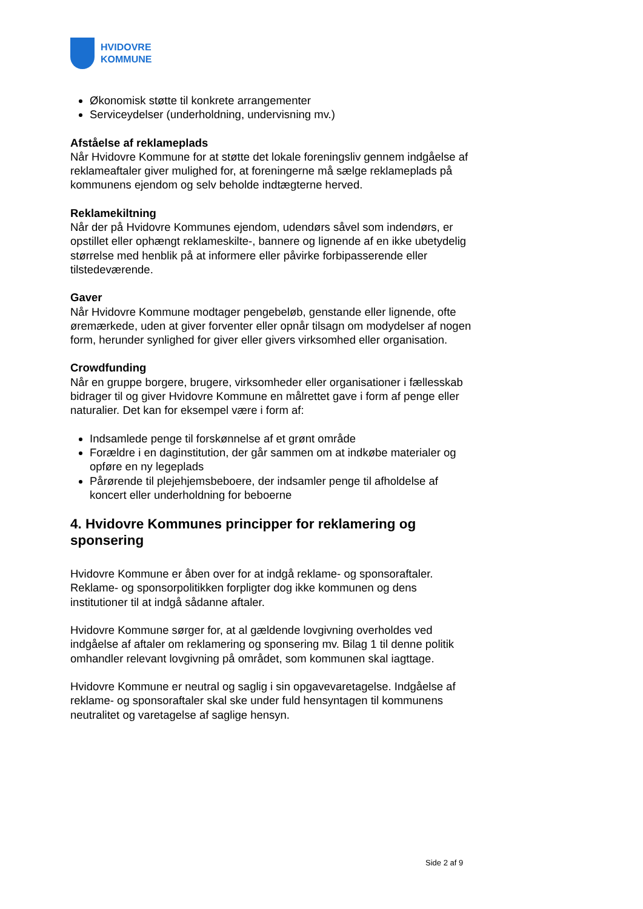HVIDOVRE
KOMMUNE
Økonomisk støtte til konkrete arrangementer
Serviceydelser (underholdning, undervisning mv.)
Afståelse af reklameplads
Når Hvidovre Kommune for at støtte det lokale foreningsliv gennem indgåelse af reklameaftaler giver mulighed for, at foreningerne må sælge reklameplads på kommunens ejendom og selv beholde indtægterne herved.
Reklamekiltning
Når der på Hvidovre Kommunes ejendom, udendørs såvel som indendørs, er opstillet eller ophængt reklameskilte-, bannere og lignende af en ikke ubetydelig størrelse med henblik på at informere eller påvirke forbipasserende eller tilstedeværende.
Gaver
Når Hvidovre Kommune modtager pengebeløb, genstande eller lignende, ofte øremærkede, uden at giver forventer eller opnår tilsagn om modydelser af nogen form, herunder synlighed for giver eller givers virksomhed eller organisation.
Crowdfunding
Når en gruppe borgere, brugere, virksomheder eller organisationer i fællesskab bidrager til og giver Hvidovre Kommune en målrettet gave i form af penge eller naturalier. Det kan for eksempel være i form af:
Indsamlede penge til forskønnelse af et grønt område
Forældre i en daginstitution, der går sammen om at indkøbe materialer og opføre en ny legeplads
Pårørende til plejehjemsbeboere, der indsamler penge til afholdelse af koncert eller underholdning for beboerne
4. Hvidovre Kommunes principper for reklamering og sponsering
Hvidovre Kommune er åben over for at indgå reklame- og sponsoraftaler. Reklame- og sponsorpolitikken forpligter dog ikke kommunen og dens institutioner til at indgå sådanne aftaler.
Hvidovre Kommune sørger for, at al gældende lovgivning overholdes ved indgåelse af aftaler om reklamering og sponsering mv. Bilag 1 til denne politik omhandler relevant lovgivning på området, som kommunen skal iagttage.
Hvidovre Kommune er neutral og saglig i sin opgavevaretagelse. Indgåelse af reklame- og sponsoraftaler skal ske under fuld hensyntagen til kommunens neutralitet og varetagelse af saglige hensyn.
Side 2 af 9